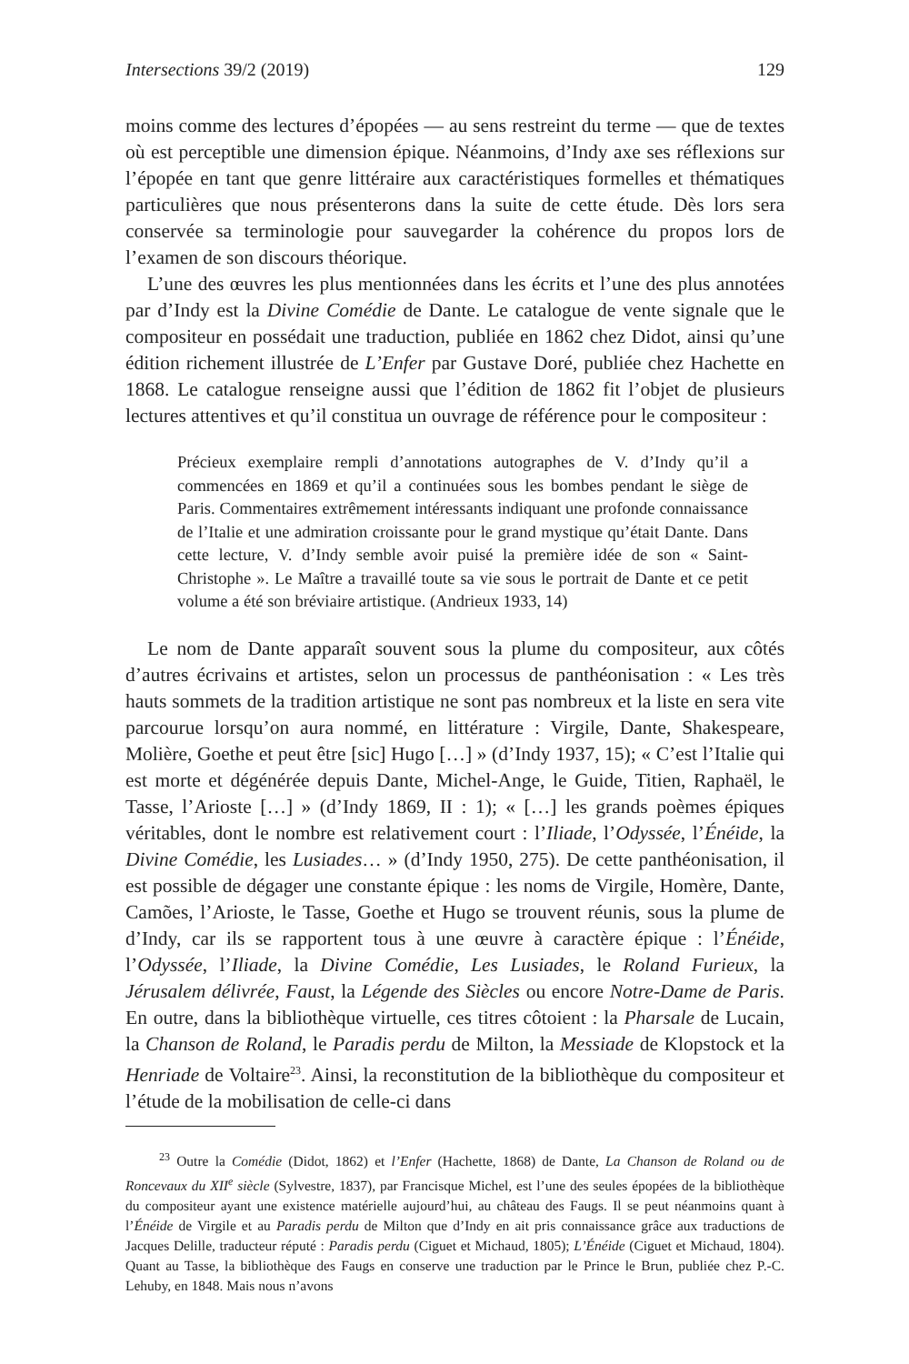Intersections 39/2 (2019) 129
moins comme des lectures d’épopées — au sens restreint du terme — que de textes où est perceptible une dimension épique. Néanmoins, d’Indy axe ses réflexions sur l’épopée en tant que genre littéraire aux caractéristiques formelles et thématiques particulières que nous présenterons dans la suite de cette étude. Dès lors sera conservée sa terminologie pour sauvegarder la cohérence du propos lors de l’examen de son discours théorique.
L’une des œuvres les plus mentionnées dans les écrits et l’une des plus annotées par d’Indy est la Divine Comédie de Dante. Le catalogue de vente signale que le compositeur en possédait une traduction, publiée en 1862 chez Didot, ainsi qu’une édition richement illustrée de L’Enfer par Gustave Doré, publiée chez Hachette en 1868. Le catalogue renseigne aussi que l’édition de 1862 fit l’objet de plusieurs lectures attentives et qu’il constitua un ouvrage de référence pour le compositeur :
Précieux exemplaire rempli d’annotations autographes de V. d’Indy qu’il a commencées en 1869 et qu’il a continuées sous les bombes pendant le siège de Paris. Commentaires extrêmement intéressants indiquant une profonde connaissance de l’Italie et une admiration croissante pour le grand mystique qu’était Dante. Dans cette lecture, V. d’Indy semble avoir puisé la première idée de son « Saint-Christophe ». Le Maître a travaillé toute sa vie sous le portrait de Dante et ce petit volume a été son bréviaire artistique. (Andrieux 1933, 14)
Le nom de Dante apparaît souvent sous la plume du compositeur, aux côtés d’autres écrivains et artistes, selon un processus de panthéonisation : « Les très hauts sommets de la tradition artistique ne sont pas nombreux et la liste en sera vite parcourue lorsqu’on aura nommé, en littérature : Virgile, Dante, Shakespeare, Molière, Goethe et peut être [sic] Hugo […] » (d’Indy 1937, 15); « C’est l’Italie qui est morte et dégénérée depuis Dante, Michel-Ange, le Guide, Titien, Raphaël, le Tasse, l’Arioste […] » (d’Indy 1869, II : 1); « […] les grands poèmes épiques véritables, dont le nombre est relativement court : l’Iliade, l’Odyssée, l’Énéide, la Divine Comédie, les Lusiades… » (d’Indy 1950, 275). De cette panthéonisation, il est possible de dégager une constante épique : les noms de Virgile, Homère, Dante, Camões, l’Arioste, le Tasse, Goethe et Hugo se trouvent réunis, sous la plume de d’Indy, car ils se rapportent tous à une œuvre à caractère épique : l’Énéide, l’Odyssée, l’Iliade, la Divine Comédie, Les Lusiades, le Roland Furieux, la Jérusalem délivrée, Faust, la Légende des Siècles ou encore Notre-Dame de Paris. En outre, dans la bibliothèque virtuelle, ces titres côtoient : la Pharsale de Lucain, la Chanson de Roland, le Paradis perdu de Milton, la Messiade de Klopstock et la Henriade de Voltaire<sup>23</sup>. Ainsi, la reconstitution de la bibliothèque du compositeur et l’étude de la mobilisation de celle-ci dans
<sup>23</sup> Outre la Comédie (Didot, 1862) et l’Enfer (Hachette, 1868) de Dante, La Chanson de Roland ou de Roncevaux du XII<sup>e</sup> siècle (Sylvestre, 1837), par Francisque Michel, est l’une des seules épopées de la bibliothèque du compositeur ayant une existence matérielle aujourd’hui, au château des Faugs. Il se peut néanmoins quant à l’Énéide de Virgile et au Paradis perdu de Milton que d’Indy en ait pris connaissance grâce aux traductions de Jacques Delille, traducteur réputé : Paradis perdu (Ciguet et Michaud, 1805); L’Énéide (Ciguet et Michaud, 1804). Quant au Tasse, la bibliothèque des Faugs en conserve une traduction par le Prince le Brun, publiée chez P.-C. Lehuby, en 1848. Mais nous n’avons